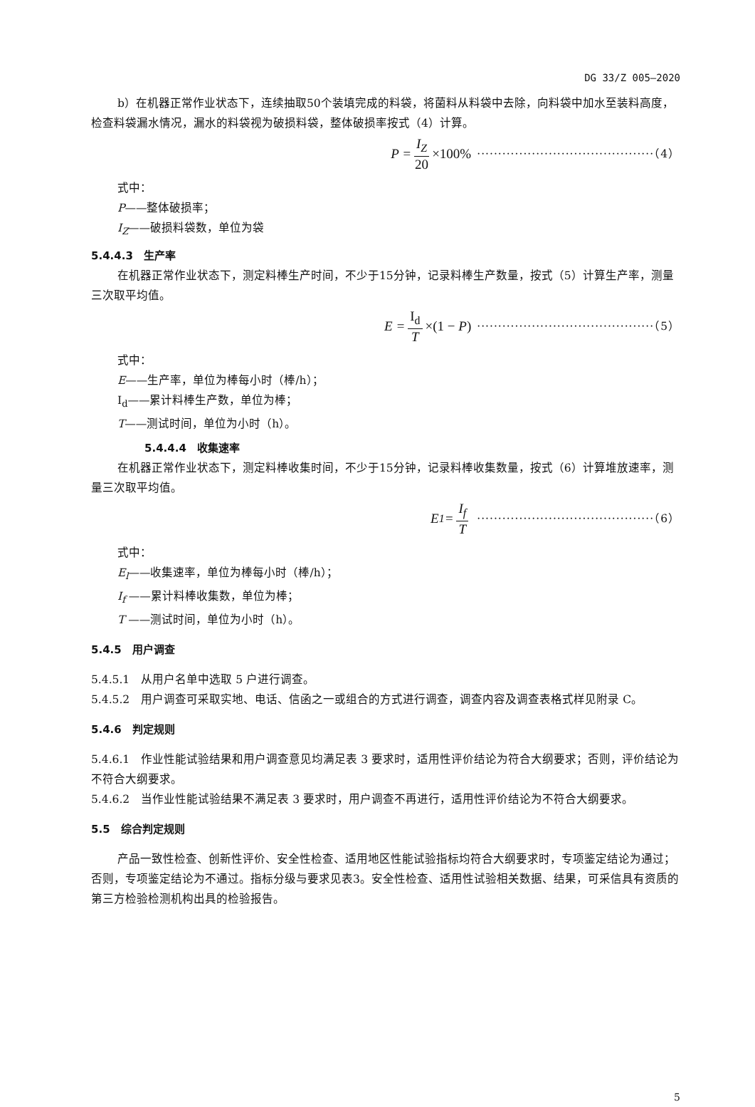DG 33/Z 005—2020
b）在机器正常作业状态下，连续抽取50个装填完成的料袋，将菌料从料袋中去除，向料袋中加水至装料高度，检查料袋漏水情况，漏水的料袋视为破损料袋，整体破损率按式（4）计算。
P = I<sub>Z</sub> 20 ×100% ··········································（4）
式中：
P——整体破损率；
I<sub>Z</sub>——破损料袋数，单位为袋
5.4.4.3　生产率
在机器正常作业状态下，测定料棒生产时间，不少于15分钟，记录料棒生产数量，按式（5）计算生产率，测量三次取平均值。
E = I<sub>d</sub> T ×(1 − P) ··········································（5）
式中：
E——生产率，单位为棒每小时（棒/h）；
I<sub>d</sub>——累计料棒生产数，单位为棒；
T——测试时间，单位为小时（h）。
5.4.4.4　收集速率
在机器正常作业状态下，测定料棒收集时间，不少于15分钟，记录料棒收集数量，按式（6）计算堆放速率，测量三次取平均值。
E<sub>1</sub> = I<sub>f</sub> T ··········································（6）
式中：
E<sub>l</sub>——收集速率，单位为棒每小时（棒/h）；
I<sub>f</sub> ——累计料棒收集数，单位为棒；
T ——测试时间，单位为小时（h）。
5.4.5　用户调查
5.4.5.1　从用户名单中选取 5 户进行调查。
5.4.5.2　用户调查可采取实地、电话、信函之一或组合的方式进行调查，调查内容及调查表格式样见附录 C。
5.4.6　判定规则
5.4.6.1　作业性能试验结果和用户调查意见均满足表 3 要求时，适用性评价结论为符合大纲要求；否则，评价结论为不符合大纲要求。
5.4.6.2　当作业性能试验结果不满足表 3 要求时，用户调查不再进行，适用性评价结论为不符合大纲要求。
5.5　综合判定规则
产品一致性检查、创新性评价、安全性检查、适用地区性能试验指标均符合大纲要求时，专项鉴定结论为通过；否则，专项鉴定结论为不通过。指标分级与要求见表3。安全性检查、适用性试验相关数据、结果，可采信具有资质的第三方检验检测机构出具的检验报告。
5